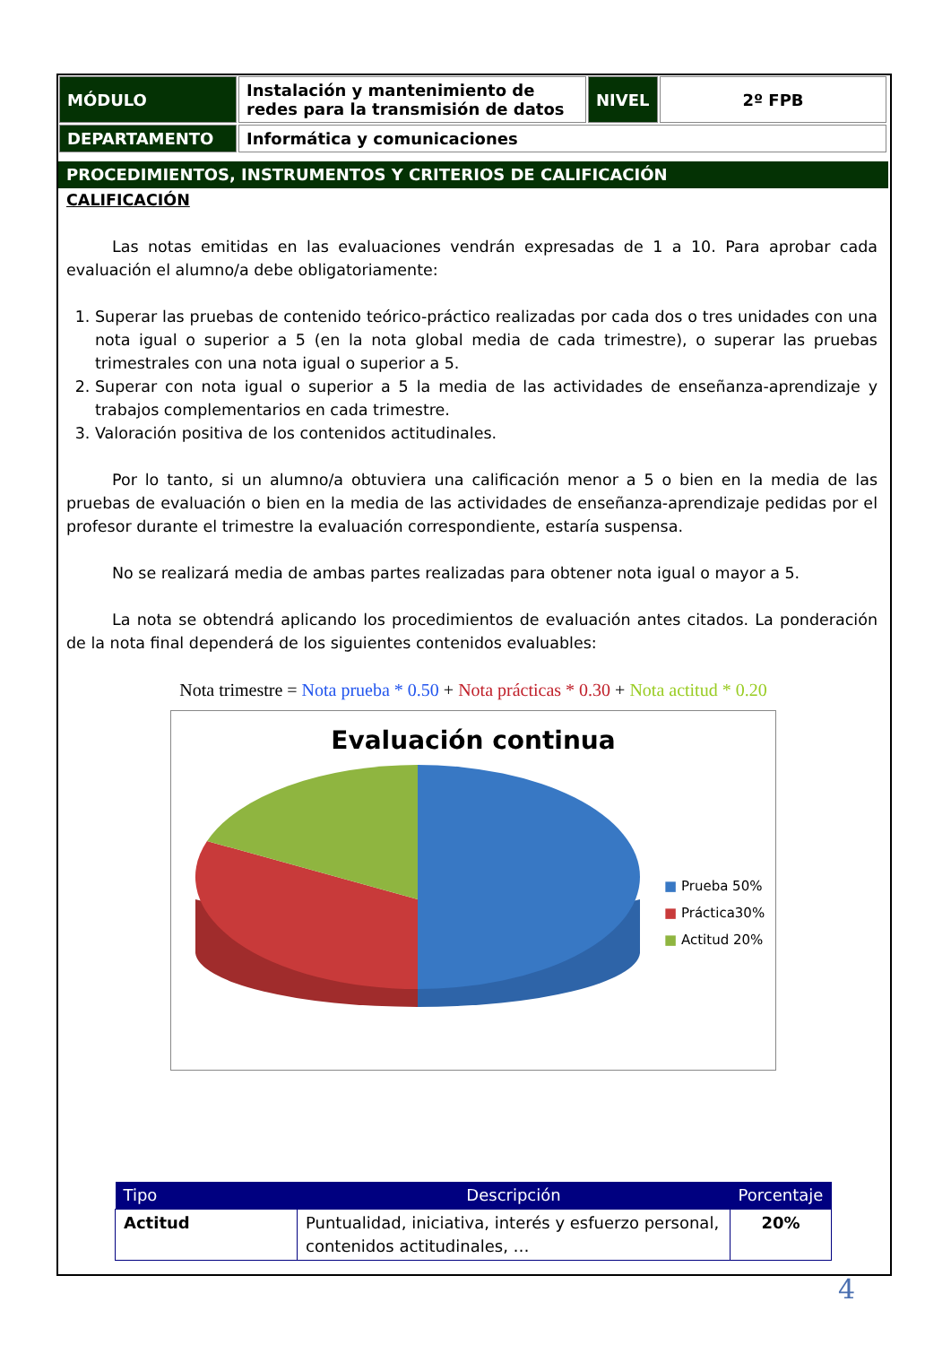| MÓDULO | Instalación y mantenimiento de redes para la transmisión de datos | NIVEL | 2º FPB |
| DEPARTAMENTO | Informática y comunicaciones | | |
PROCEDIMIENTOS, INSTRUMENTOS Y CRITERIOS DE CALIFICACIÓN
CALIFICACIÓN
Las notas emitidas en las evaluaciones vendrán expresadas de 1 a 10. Para aprobar cada evaluación el alumno/a debe obligatoriamente:
1. Superar las pruebas de contenido teórico-práctico realizadas por cada dos o tres unidades con una nota igual o superior a 5 (en la nota global media de cada trimestre), o superar las pruebas trimestrales con una nota igual o superior a 5.
2. Superar con nota igual o superior a 5 la media de las actividades de enseñanza-aprendizaje y trabajos complementarios en cada trimestre.
3. Valoración positiva de los contenidos actitudinales.
Por lo tanto, si un alumno/a obtuviera una calificación menor a 5 o bien en la media de las pruebas de evaluación o bien en la media de las actividades de enseñanza-aprendizaje pedidas por el profesor durante el trimestre la evaluación correspondiente, estaría suspensa.
No se realizará media de ambas partes realizadas para obtener nota igual o mayor a 5.
La nota se obtendrá aplicando los procedimientos de evaluación antes citados. La ponderación de la nota final dependerá de los siguientes contenidos evaluables:
Nota trimestre = Nota prueba * 0.50 + Nota prácticas * 0.30 + Nota actitud * 0.20
Evaluación continua
■ Prueba 50%
■ Práctica30%
■ Actitud 20%
| Tipo | Descripción | Porcentaje |
| --- | --- | --- |
| Actitud | Puntualidad, iniciativa, interés y esfuerzo personal, contenidos actitudinales, … | 20% |
4